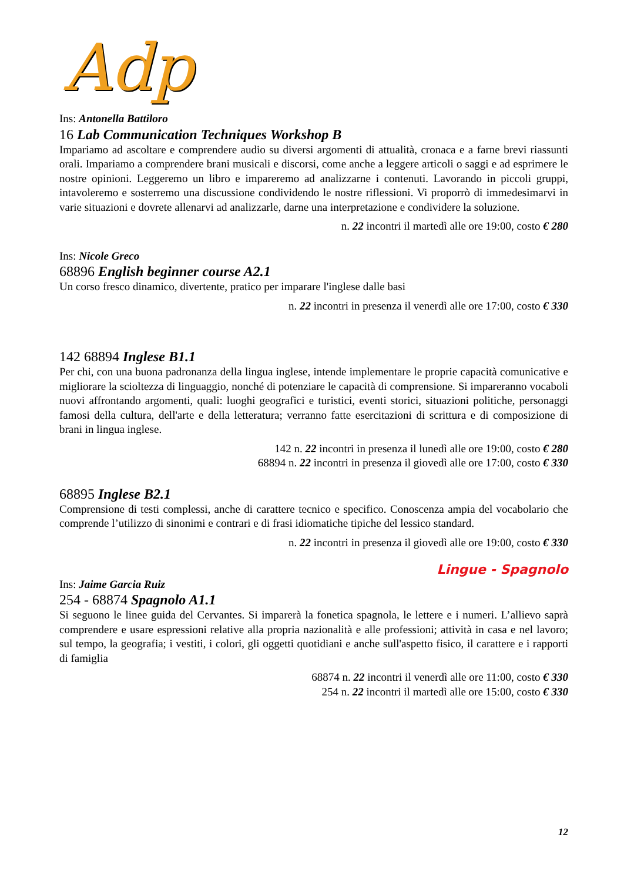Adp
Ins: Antonella Battiloro
16 Lab Communication Techniques Workshop B
Impariamo ad ascoltare e comprendere audio su diversi argomenti di attualità, cronaca e a farne brevi riassunti orali. Impariamo a comprendere brani musicali e discorsi, come anche a leggere articoli o saggi e ad esprimere le nostre opinioni. Leggeremo un libro e impareremo ad analizzarne i contenuti. Lavorando in piccoli gruppi, intavoleremo e sosterremo una discussione condividendo le nostre riflessioni. Vi proporrò di immedesimarvi in varie situazioni e dovrete allenarvi ad analizzarle, darne una interpretazione e condividere la soluzione.
n. 22 incontri il martedì alle ore 19:00, costo € 280
Ins: Nicole Greco
68896 English beginner course A2.1
Un corso fresco dinamico, divertente, pratico per imparare l'inglese dalle basi
n. 22 incontri in presenza il venerdì alle ore 17:00, costo € 330
142 68894 Inglese B1.1
Per chi, con una buona padronanza della lingua inglese, intende implementare le proprie capacità comunicative e migliorare la scioltezza di linguaggio, nonché di potenziare le capacità di comprensione. Si impareranno vocaboli nuovi affrontando argomenti, quali: luoghi geografici e turistici, eventi storici, situazioni politiche, personaggi famosi della cultura, dell'arte e della letteratura; verranno fatte esercitazioni di scrittura e di composizione di brani in lingua inglese.
142 n. 22 incontri in presenza il lunedì alle ore 19:00, costo € 280
68894 n. 22 incontri in presenza il giovedì alle ore 17:00, costo € 330
68895 Inglese B2.1
Comprensione di testi complessi, anche di carattere tecnico e specifico. Conoscenza ampia del vocabolario che comprende l’utilizzo di sinonimi e contrari e di frasi idiomatiche tipiche del lessico standard.
n. 22 incontri in presenza il giovedì alle ore 19:00, costo € 330
Lingue - Spagnolo
Ins: Jaime Garcia Ruiz
254 - 68874 Spagnolo A1.1
Si seguono le linee guida del Cervantes. Si imparerà la fonetica spagnola, le lettere e i numeri. L’allievo saprà comprendere e usare espressioni relative alla propria nazionalità e alle professioni; attività in casa e nel lavoro; sul tempo, la geografia; i vestiti, i colori, gli oggetti quotidiani e anche sull'aspetto fisico, il carattere e i rapporti di famiglia
68874 n. 22 incontri il venerdì alle ore 11:00, costo € 330
254 n. 22 incontri il martedì alle ore 15:00, costo € 330
12